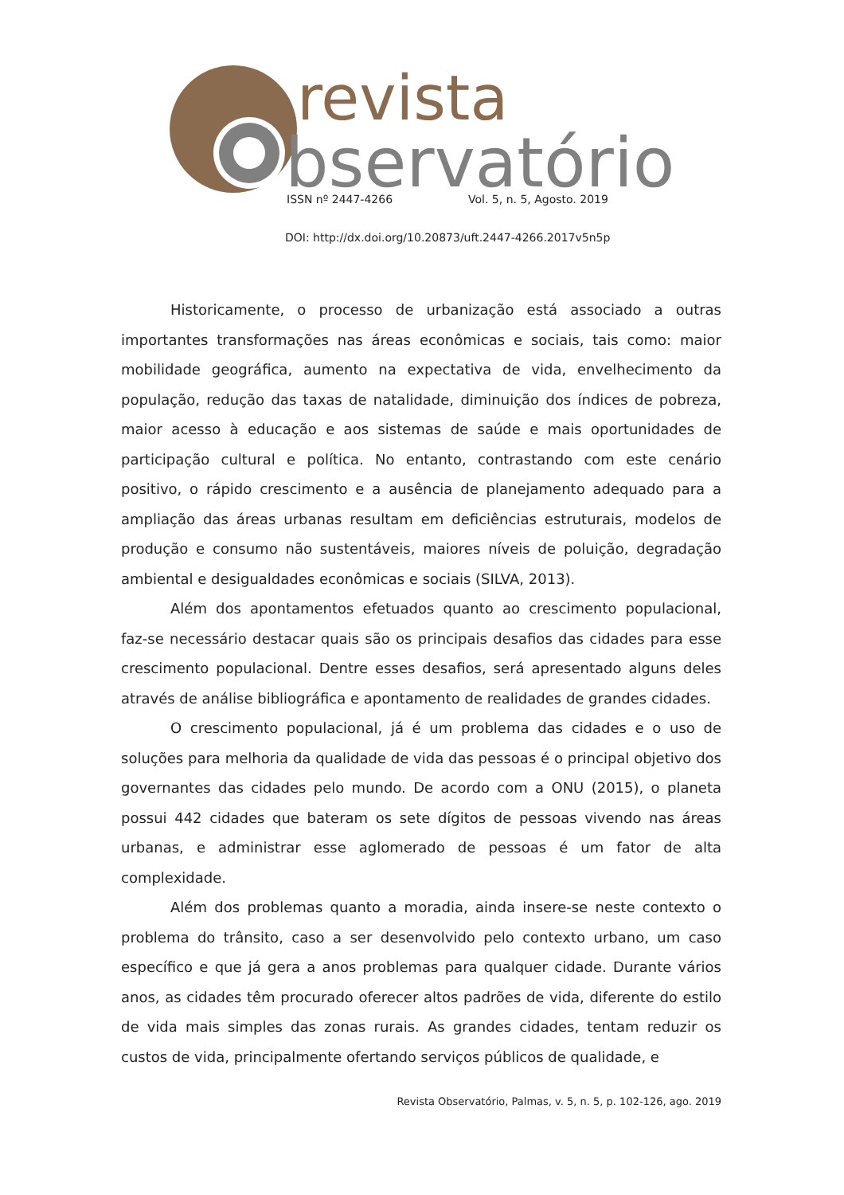revista
bservatório
ISSN nº 2447-4266 Vol. 5, n. 5, Agosto. 2019
DOI: http://dx.doi.org/10.20873/uft.2447-4266.2017v5n5p
Historicamente, o processo de urbanização está associado a outras importantes transformações nas áreas econômicas e sociais, tais como: maior mobilidade geográfica, aumento na expectativa de vida, envelhecimento da população, redução das taxas de natalidade, diminuição dos índices de pobreza, maior acesso à educação e aos sistemas de saúde e mais oportunidades de participação cultural e política. No entanto, contrastando com este cenário positivo, o rápido crescimento e a ausência de planejamento adequado para a ampliação das áreas urbanas resultam em deficiências estruturais, modelos de produção e consumo não sustentáveis, maiores níveis de poluição, degradação ambiental e desigualdades econômicas e sociais (SILVA, 2013).
Além dos apontamentos efetuados quanto ao crescimento populacional, faz-se necessário destacar quais são os principais desafios das cidades para esse crescimento populacional. Dentre esses desafios, será apresentado alguns deles através de análise bibliográfica e apontamento de realidades de grandes cidades.
O crescimento populacional, já é um problema das cidades e o uso de soluções para melhoria da qualidade de vida das pessoas é o principal objetivo dos governantes das cidades pelo mundo. De acordo com a ONU (2015), o planeta possui 442 cidades que bateram os sete dígitos de pessoas vivendo nas áreas urbanas, e administrar esse aglomerado de pessoas é um fator de alta complexidade.
Além dos problemas quanto a moradia, ainda insere-se neste contexto o problema do trânsito, caso a ser desenvolvido pelo contexto urbano, um caso específico e que já gera a anos problemas para qualquer cidade. Durante vários anos, as cidades têm procurado oferecer altos padrões de vida, diferente do estilo de vida mais simples das zonas rurais. As grandes cidades, tentam reduzir os custos de vida, principalmente ofertando serviços públicos de qualidade, e
Revista Observatório, Palmas, v. 5, n. 5, p. 102-126, ago. 2019